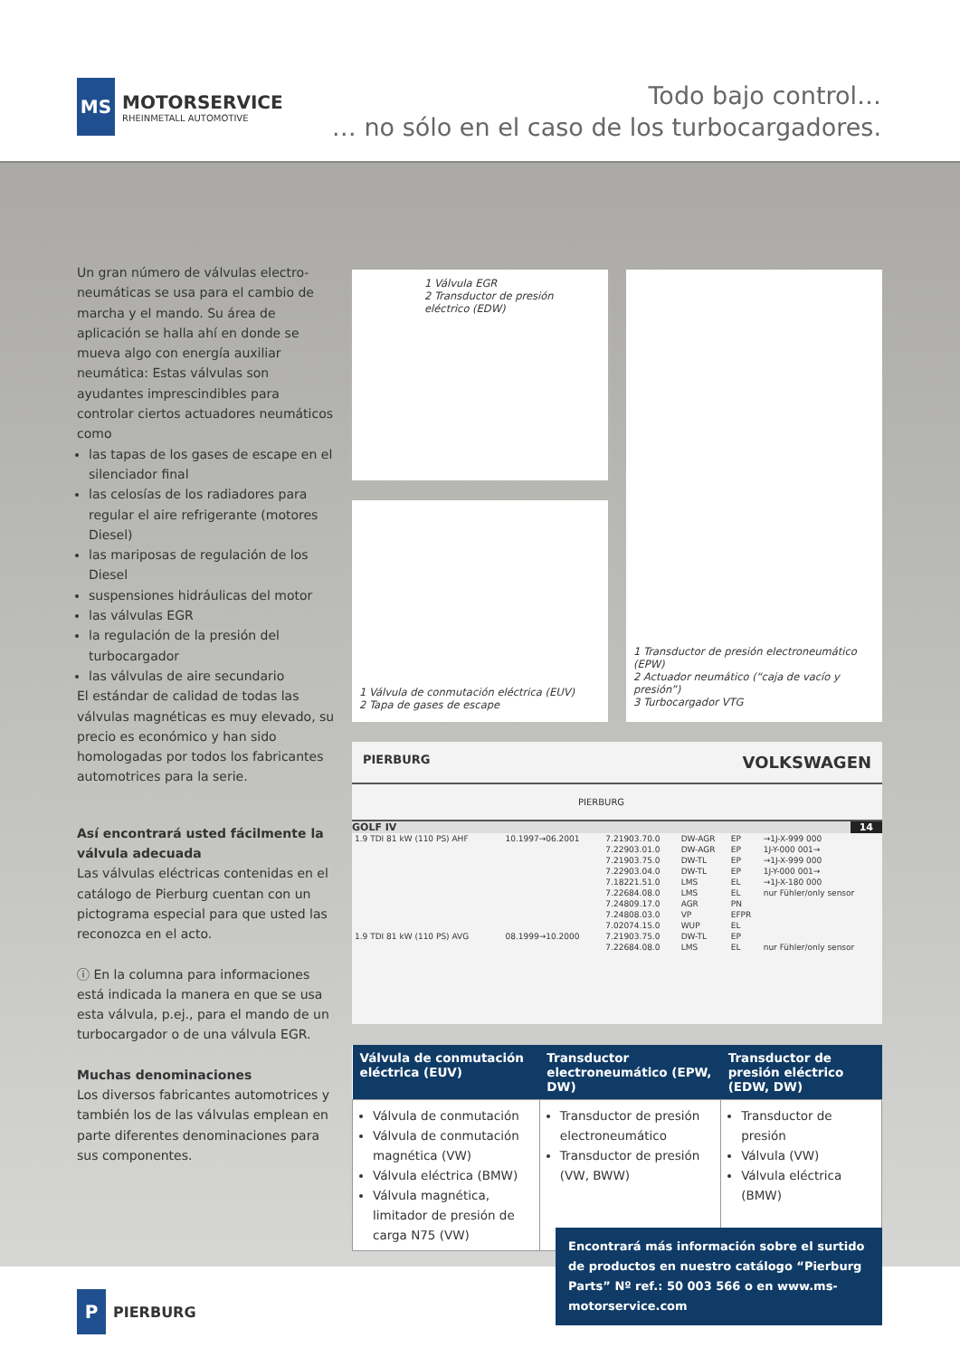MS
MOTORSERVICE
RHEINMETALL AUTOMOTIVE
Todo bajo control…
… no sólo en el caso de los turbocargadores.
Un gran número de válvulas electro-neumáticas se usa para el cambio de marcha y el mando. Su área de aplicación se halla ahí en donde se mueva algo con energía auxiliar neumática: Estas válvulas son ayudantes imprescindibles para controlar ciertos actuadores neumáticos como
las tapas de los gases de escape en el silenciador final
las celosías de los radiadores para regular el aire refrigerante (motores Diesel)
las mariposas de regulación de los Diesel
suspensiones hidráulicas del motor
las válvulas EGR
la regulación de la presión del turbocargador
las válvulas de aire secundario
El estándar de calidad de todas las válvulas magnéticas es muy elevado, su precio es económico y han sido homologadas por todos los fabricantes automotrices para la serie.
Así encontrará usted fácilmente la válvula adecuada
Las válvulas eléctricas contenidas en el catálogo de Pierburg cuentan con un pictograma especial para que usted las reconozca en el acto.
ⓘ En la columna para informaciones está indicada la manera en que se usa esta válvula, p.ej., para el mando de un turbocargador o de una válvula EGR.
Muchas denominaciones
Los diversos fabricantes automotrices y también los de las válvulas emplean en parte diferentes denominaciones para sus componentes.
1 Válvula EGR
2 Transductor de presión eléctrico (EDW)
1 Válvula de conmutación eléctrica (EUV)
2 Tapa de gases de escape
1 Transductor de presión electroneumático (EPW)
2 Actuador neumático (“caja de vacío y presión”)
3 Turbocargador VTG
PIERBURG VOLKSWAGEN
PIERBURG
GOLF IV 14
| 1.9 TDI 81 kW (110 PS) AHF | 10.1997→06.2001 | 7.21903.70.0 | DW-AGR | EP | →1J-X-999 000 |
| | | 7.22903.01.0 | DW-AGR | EP | 1J-Y-000 001→ |
| | | 7.21903.75.0 | DW-TL | EP | →1J-X-999 000 |
| | | 7.22903.04.0 | DW-TL | EP | 1J-Y-000 001→ |
| | | 7.18221.51.0 | LMS | EL | →1J-X-180 000 |
| | | 7.22684.08.0 | LMS | EL | nur Fühler/only sensor |
| | | 7.24809.17.0 | AGR | PN | |
| | | 7.24808.03.0 | VP | EFPR | |
| | | 7.02074.15.0 | WUP | EL | |
| 1.9 TDI 81 kW (110 PS) AVG | 08.1999→10.2000 | 7.21903.75.0 | DW-TL | EP | |
| | | 7.22684.08.0 | LMS | EL | nur Fühler/only sensor |
| Válvula de conmutación eléctrica (EUV) | Transductor electroneumático (EPW, DW) | Transductor de presión eléctrico (EDW, DW) |
| --- | --- | --- |
| Válvula de conmutación Válvula de conmutación magnética (VW) Válvula eléctrica (BMW) Válvula magnética, limitador de presión de carga N75 (VW) | Transductor de presión electroneumático Transductor de presión (VW, BWW) | Transductor de presión Válvula (VW) Válvula eléctrica (BMW) |
Encontrará más información sobre el surtido de productos en nuestro catálogo “Pierburg Parts” Nº ref.: 50 003 566 o en www.ms-motorservice.com
P
PIERBURG